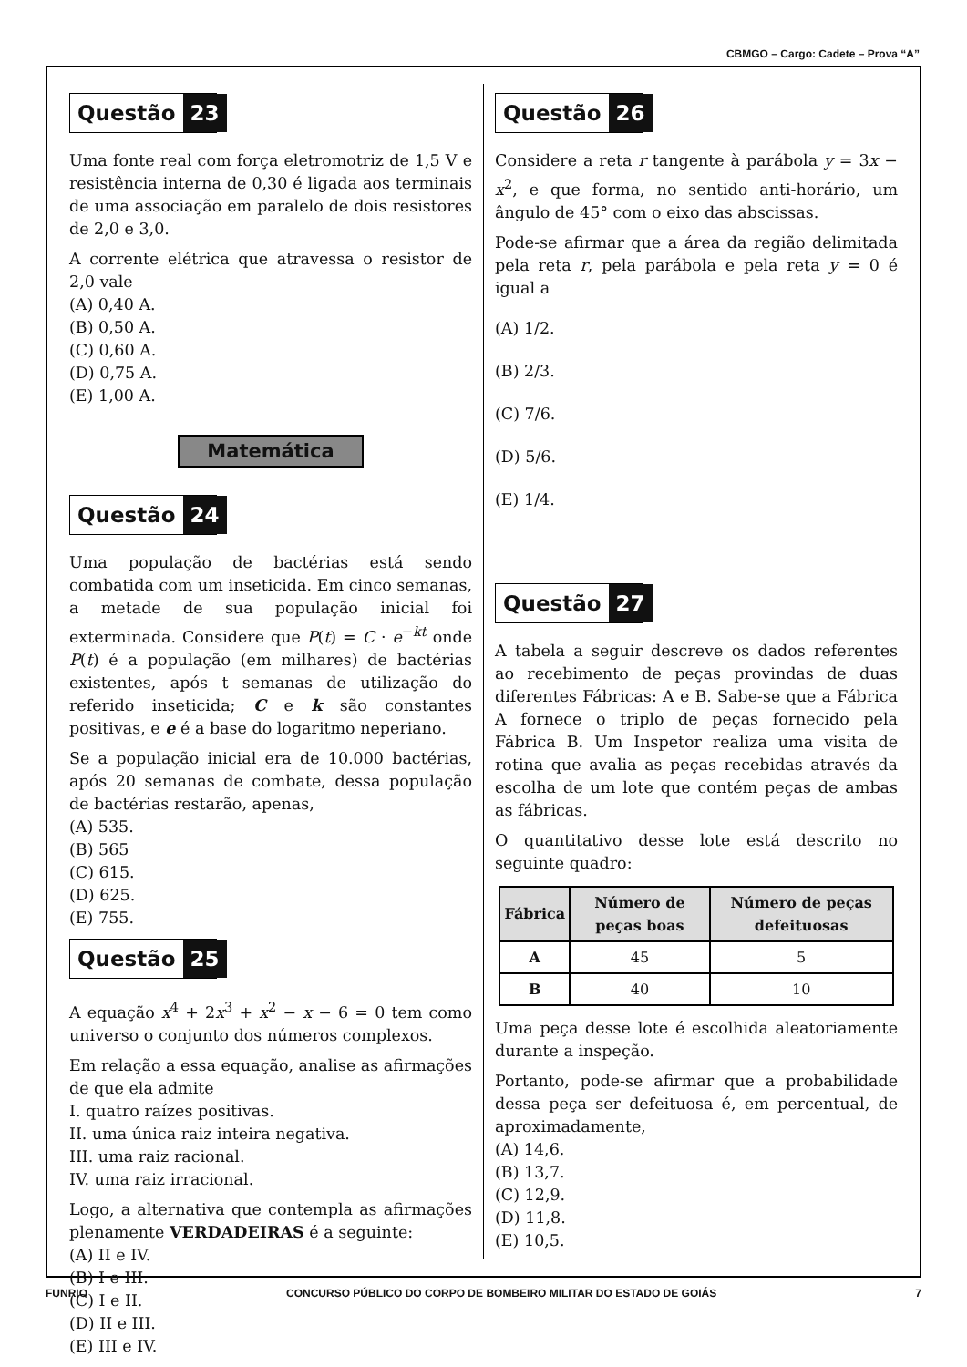CBMGO – Cargo: Cadete – Prova “A”
Questão 23
Uma fonte real com força eletromotriz de 1,5 V e resistência interna de 0,30 é ligada aos terminais de uma associação em paralelo de dois resistores de 2,0 e 3,0.
A corrente elétrica que atravessa o resistor de 2,0 vale
(A) 0,40 A.
(B) 0,50 A.
(C) 0,60 A.
(D) 0,75 A.
(E) 1,00 A.
Matemática
Questão 24
Uma população de bactérias está sendo combatida com um inseticida. Em cinco semanas, a metade de sua população inicial foi exterminada. Considere que P(t) = C · e<sup>−kt</sup> onde P(t) é a população (em milhares) de bactérias existentes, após t semanas de utilização do referido inseticida; C e k são constantes positivas, e e é a base do logaritmo neperiano.
Se a população inicial era de 10.000 bactérias, após 20 semanas de combate, dessa população de bactérias restarão, apenas,
(A) 535.
(B) 565
(C) 615.
(D) 625.
(E) 755.
Questão 25
A equação x<sup>4</sup> + 2x<sup>3</sup> + x<sup>2</sup> − x − 6 = 0 tem como universo o conjunto dos números complexos.
Em relação a essa equação, analise as afirmações de que ela admite
I. quatro raízes positivas.
II. uma única raiz inteira negativa.
III. uma raiz racional.
IV. uma raiz irracional.
Logo, a alternativa que contempla as afirmações plenamente VERDADEIRAS é a seguinte:
(A) II e IV.
(B) I e III.
(C) I e II.
(D) II e III.
(E) III e IV.
Questão 26
Considere a reta r tangente à parábola y = 3x − x<sup>2</sup>, e que forma, no sentido anti-horário, um ângulo de 45° com o eixo das abscissas.
Pode-se afirmar que a área da região delimitada pela reta r, pela parábola e pela reta y = 0 é igual a
(A) 1/2.
(B) 2/3.
(C) 7/6.
(D) 5/6.
(E) 1/4.
Questão 27
A tabela a seguir descreve os dados referentes ao recebimento de peças provindas de duas diferentes Fábricas: A e B. Sabe-se que a Fábrica A fornece o triplo de peças fornecido pela Fábrica B. Um Inspetor realiza uma visita de rotina que avalia as peças recebidas através da escolha de um lote que contém peças de ambas as fábricas.
O quantitativo desse lote está descrito no seguinte quadro:
| Fábrica | Número de peças boas | Número de peças defeituosas |
| --- | --- | --- |
| A | 45 | 5 |
| B | 40 | 10 |
Uma peça desse lote é escolhida aleatoriamente durante a inspeção.
Portanto, pode-se afirmar que a probabilidade dessa peça ser defeituosa é, em percentual, de aproximadamente,
(A) 14,6.
(B) 13,7.
(C) 12,9.
(D) 11,8.
(E) 10,5.
FUNRIO CONCURSO PÚBLICO DO CORPO DE BOMBEIRO MILITAR DO ESTADO DE GOIÁS 7